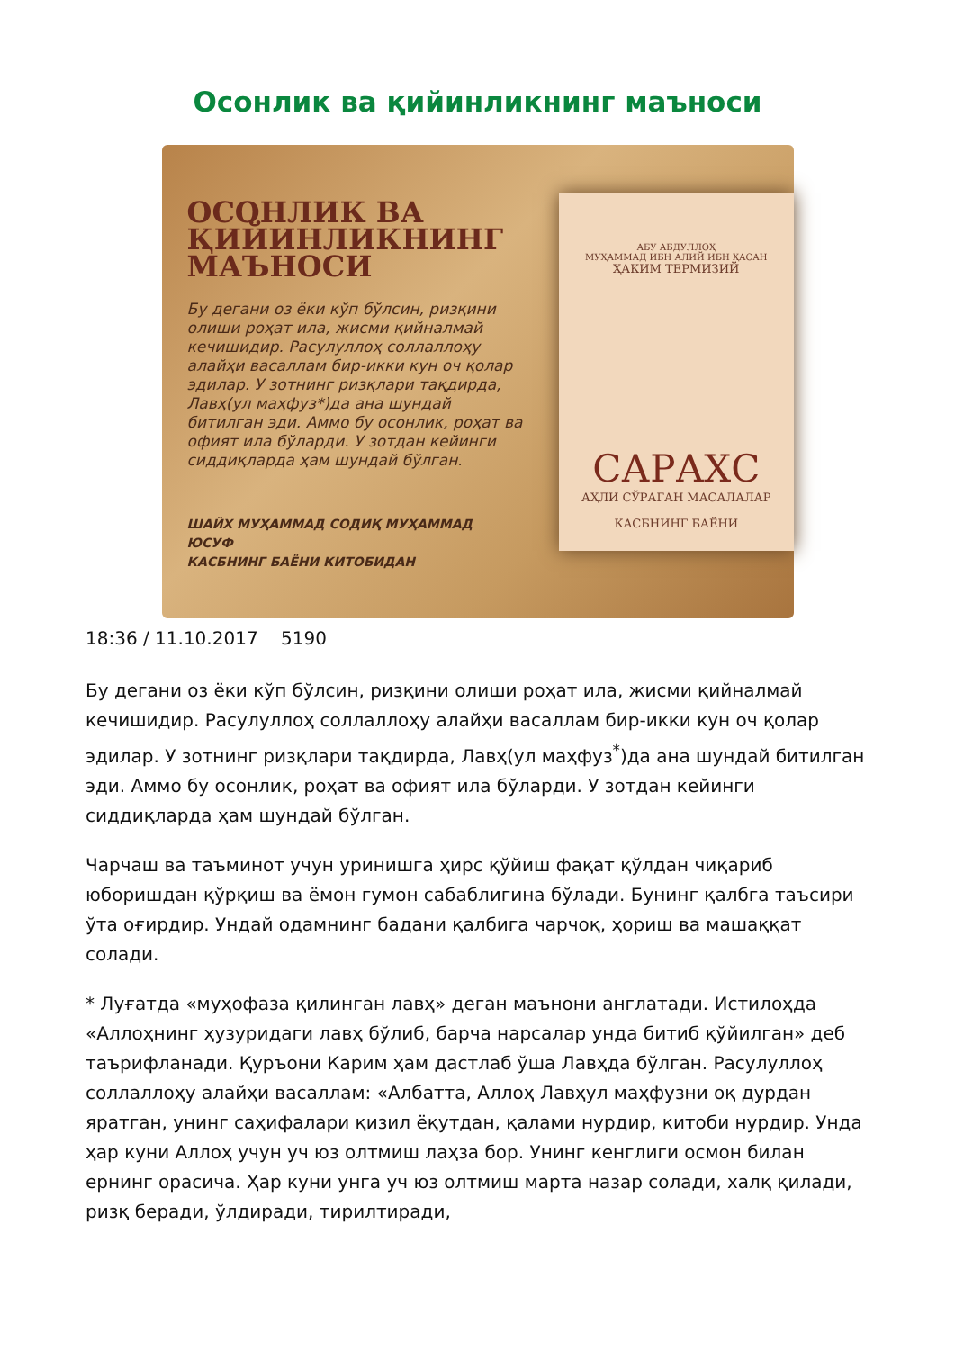Осонлик ва қийинликнинг маъноси
ОСОНЛИК ВА ҚИЙИНЛИКНИНГ МАЪНОСИ
Бу дегани оз ёки кўп бўлсин, ризқини олиши роҳат ила, жисми қийналмай кечишидир. Расулуллоҳ соллаллоҳу алайҳи васаллам бир-икки кун оч қолар эдилар. У зотнинг ризқлари тақдирда, Лавҳ(ул маҳфуз*)да ана шундай битилган эди. Аммо бу осонлик, роҳат ва офият ила бўларди. У зотдан кейинги сиддиқларда ҳам шундай бўлган.
ШАЙХ МУҲАММАД СОДИҚ МУҲАММАД ЮСУФ
КАСБНИНГ БАЁНИ КИТОБИДАН
АБУ АБДУЛЛОҲ
МУҲАММАД ИБН АЛИЙ ИБН ҲАСАН
ҲАКИМ ТЕРМИЗИЙ
САРАХС
АҲЛИ СЎРАГАН МАСАЛАЛАР
КАСБНИНГ БАЁНИ
18:36 / 11.10.2017 5190
Бу дегани оз ёки кўп бўлсин, ризқини олиши роҳат ила, жисми қийналмай кечишидир. Расулуллоҳ соллаллоҳу алайҳи васаллам бир-икки кун оч қолар эдилар. У зотнинг ризқлари тақдирда, Лавҳ(ул маҳфуз<sup>*</sup>)да ана шундай битилган эди. Аммо бу осонлик, роҳат ва офият ила бўларди. У зотдан кейинги сиддиқларда ҳам шундай бўлган.
Чарчаш ва таъминот учун уринишга ҳирс қўйиш фақат қўлдан чиқариб юборишдан қўрқиш ва ёмон гумон сабаблигина бўлади. Бунинг қалбга таъсири ўта оғирдир. Ундай одамнинг бадани қалбига чарчоқ, ҳориш ва машаққат солади.
* Луғатда «муҳофаза қилинган лавҳ» деган маънони англатади. Истилоҳда «Аллоҳнинг ҳузуридаги лавҳ бўлиб, барча нарсалар унда битиб қўйилган» деб таърифланади. Қуръони Карим ҳам дастлаб ўша Лавҳда бўлган. Расулуллоҳ соллаллоҳу алайҳи васаллам: «Албатта, Аллоҳ Лавҳул маҳфузни оқ дурдан яратган, унинг саҳифалари қизил ёқутдан, қалами нурдир, китоби нурдир. Унда ҳар куни Аллоҳ учун уч юз олтмиш лаҳза бор. Унинг кенглиги осмон билан ернинг орасича. Ҳар куни унга уч юз олтмиш марта назар солади, халқ қилади, ризқ беради, ўлдиради, тирилтиради,